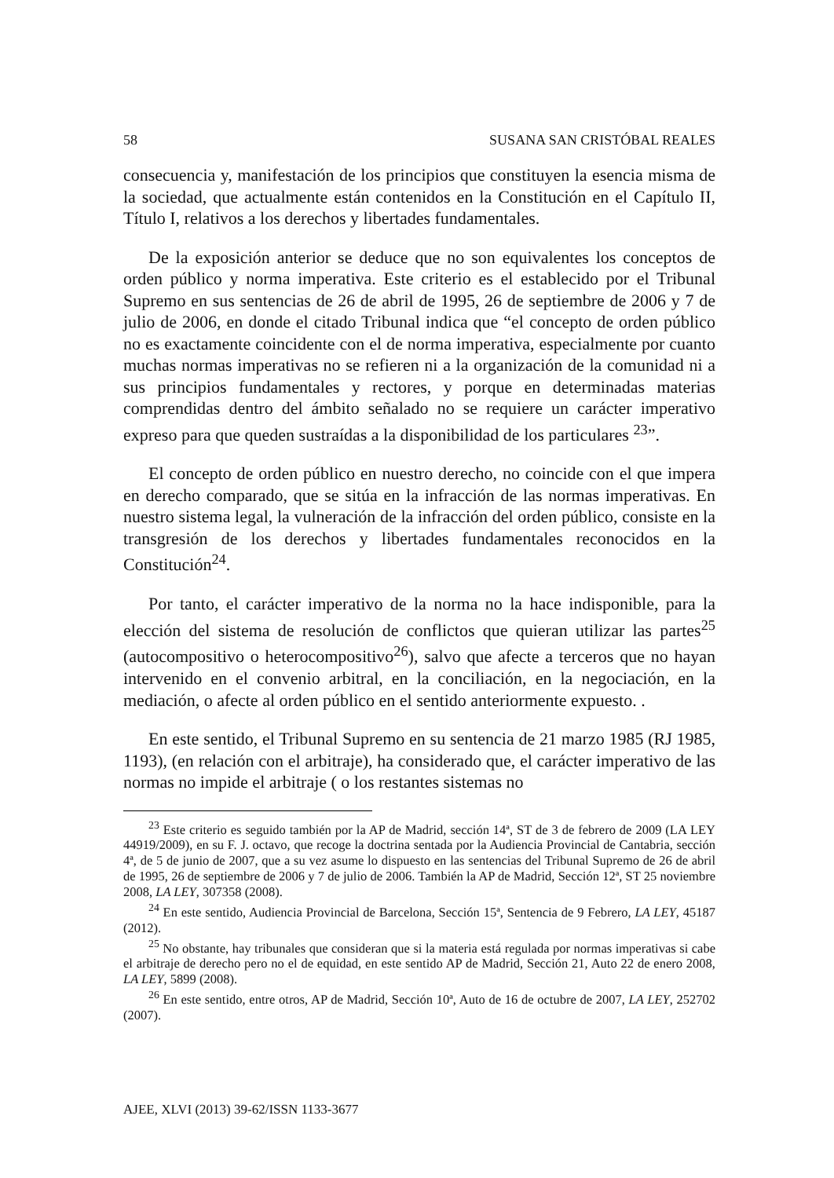58 SUSANA SAN CRISTÓBAL REALES
consecuencia y, manifestación de los principios que constituyen la esencia misma de la sociedad, que actualmente están contenidos en la Constitución en el Capítulo II, Título I, relativos a los derechos y libertades fundamentales.
De la exposición anterior se deduce que no son equivalentes los conceptos de orden público y norma imperativa. Este criterio es el establecido por el Tribunal Supremo en sus sentencias de 26 de abril de 1995, 26 de septiembre de 2006 y 7 de julio de 2006, en donde el citado Tribunal indica que “el concepto de orden público no es exactamente coincidente con el de norma imperativa, especialmente por cuanto muchas normas imperativas no se refieren ni a la organización de la comunidad ni a sus principios fundamentales y rectores, y porque en determinadas materias comprendidas dentro del ámbito señalado no se requiere un carácter imperativo expreso para que queden sustraídas a la disponibilidad de los particulares <sup>23</sup>”.
El concepto de orden público en nuestro derecho, no coincide con el que impera en derecho comparado, que se sitúa en la infracción de las normas imperativas. En nuestro sistema legal, la vulneración de la infracción del orden público, consiste en la transgresión de los derechos y libertades fundamentales reconocidos en la Constitución<sup>24</sup>.
Por tanto, el carácter imperativo de la norma no la hace indisponible, para la elección del sistema de resolución de conflictos que quieran utilizar las partes<sup>25</sup> (autocompositivo o heterocompositivo<sup>26</sup>), salvo que afecte a terceros que no hayan intervenido en el convenio arbitral, en la conciliación, en la negociación, en la mediación, o afecte al orden público en el sentido anteriormente expuesto. .
En este sentido, el Tribunal Supremo en su sentencia de 21 marzo 1985 (RJ 1985, 1193), (en relación con el arbitraje), ha considerado que, el carácter imperativo de las normas no impide el arbitraje ( o los restantes sistemas no
<sup>23</sup> Este criterio es seguido también por la AP de Madrid, sección 14ª, ST de 3 de febrero de 2009 (LA LEY 44919/2009), en su F. J. octavo, que recoge la doctrina sentada por la Audiencia Provincial de Cantabria, sección 4ª, de 5 de junio de 2007, que a su vez asume lo dispuesto en las sentencias del Tribunal Supremo de 26 de abril de 1995, 26 de septiembre de 2006 y 7 de julio de 2006. También la AP de Madrid, Sección 12ª, ST 25 noviembre 2008, LA LEY, 307358 (2008).
<sup>24</sup> En este sentido, Audiencia Provincial de Barcelona, Sección 15ª, Sentencia de 9 Febrero, LA LEY, 45187 (2012).
<sup>25</sup> No obstante, hay tribunales que consideran que si la materia está regulada por normas imperativas si cabe el arbitraje de derecho pero no el de equidad, en este sentido AP de Madrid, Sección 21, Auto 22 de enero 2008, LA LEY, 5899 (2008).
<sup>26</sup> En este sentido, entre otros, AP de Madrid, Sección 10ª, Auto de 16 de octubre de 2007, LA LEY, 252702 (2007).
AJEE, XLVI (2013) 39-62/ISSN 1133-3677